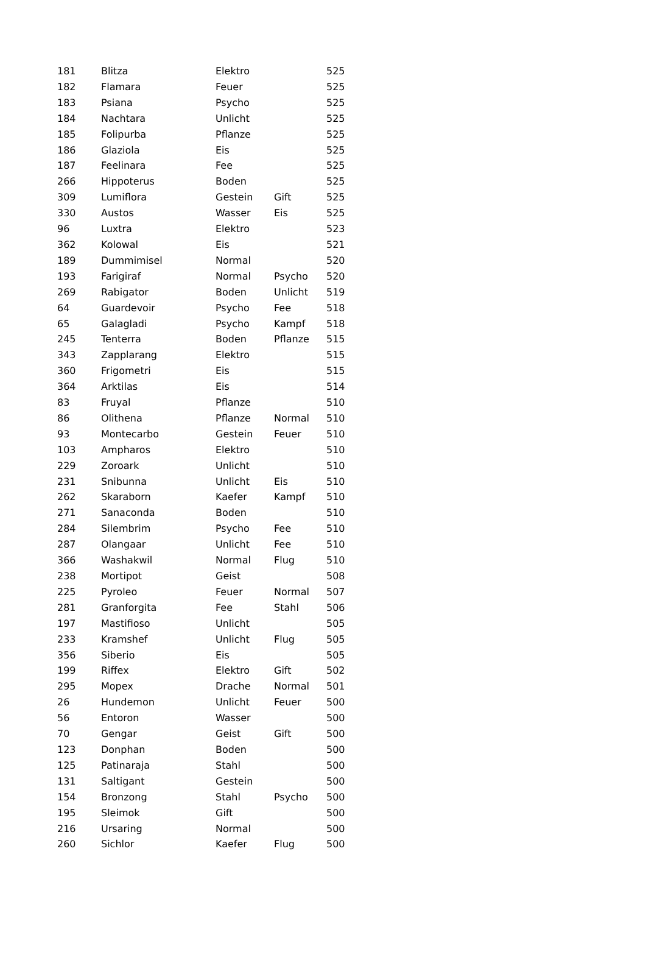| 181 | Blitza | Elektro | | 525 |
| 182 | Flamara | Feuer | | 525 |
| 183 | Psiana | Psycho | | 525 |
| 184 | Nachtara | Unlicht | | 525 |
| 185 | Folipurba | Pflanze | | 525 |
| 186 | Glaziola | Eis | | 525 |
| 187 | Feelinara | Fee | | 525 |
| 266 | Hippoterus | Boden | | 525 |
| 309 | Lumiflora | Gestein | Gift | 525 |
| 330 | Austos | Wasser | Eis | 525 |
| 96 | Luxtra | Elektro | | 523 |
| 362 | Kolowal | Eis | | 521 |
| 189 | Dummimisel | Normal | | 520 |
| 193 | Farigiraf | Normal | Psycho | 520 |
| 269 | Rabigator | Boden | Unlicht | 519 |
| 64 | Guardevoir | Psycho | Fee | 518 |
| 65 | Galagladi | Psycho | Kampf | 518 |
| 245 | Tenterra | Boden | Pflanze | 515 |
| 343 | Zapplarang | Elektro | | 515 |
| 360 | Frigometri | Eis | | 515 |
| 364 | Arktilas | Eis | | 514 |
| 83 | Fruyal | Pflanze | | 510 |
| 86 | Olithena | Pflanze | Normal | 510 |
| 93 | Montecarbo | Gestein | Feuer | 510 |
| 103 | Ampharos | Elektro | | 510 |
| 229 | Zoroark | Unlicht | | 510 |
| 231 | Snibunna | Unlicht | Eis | 510 |
| 262 | Skaraborn | Kaefer | Kampf | 510 |
| 271 | Sanaconda | Boden | | 510 |
| 284 | Silembrim | Psycho | Fee | 510 |
| 287 | Olangaar | Unlicht | Fee | 510 |
| 366 | Washakwil | Normal | Flug | 510 |
| 238 | Mortipot | Geist | | 508 |
| 225 | Pyroleo | Feuer | Normal | 507 |
| 281 | Granforgita | Fee | Stahl | 506 |
| 197 | Mastifioso | Unlicht | | 505 |
| 233 | Kramshef | Unlicht | Flug | 505 |
| 356 | Siberio | Eis | | 505 |
| 199 | Riffex | Elektro | Gift | 502 |
| 295 | Mopex | Drache | Normal | 501 |
| 26 | Hundemon | Unlicht | Feuer | 500 |
| 56 | Entoron | Wasser | | 500 |
| 70 | Gengar | Geist | Gift | 500 |
| 123 | Donphan | Boden | | 500 |
| 125 | Patinaraja | Stahl | | 500 |
| 131 | Saltigant | Gestein | | 500 |
| 154 | Bronzong | Stahl | Psycho | 500 |
| 195 | Sleimok | Gift | | 500 |
| 216 | Ursaring | Normal | | 500 |
| 260 | Sichlor | Kaefer | Flug | 500 |